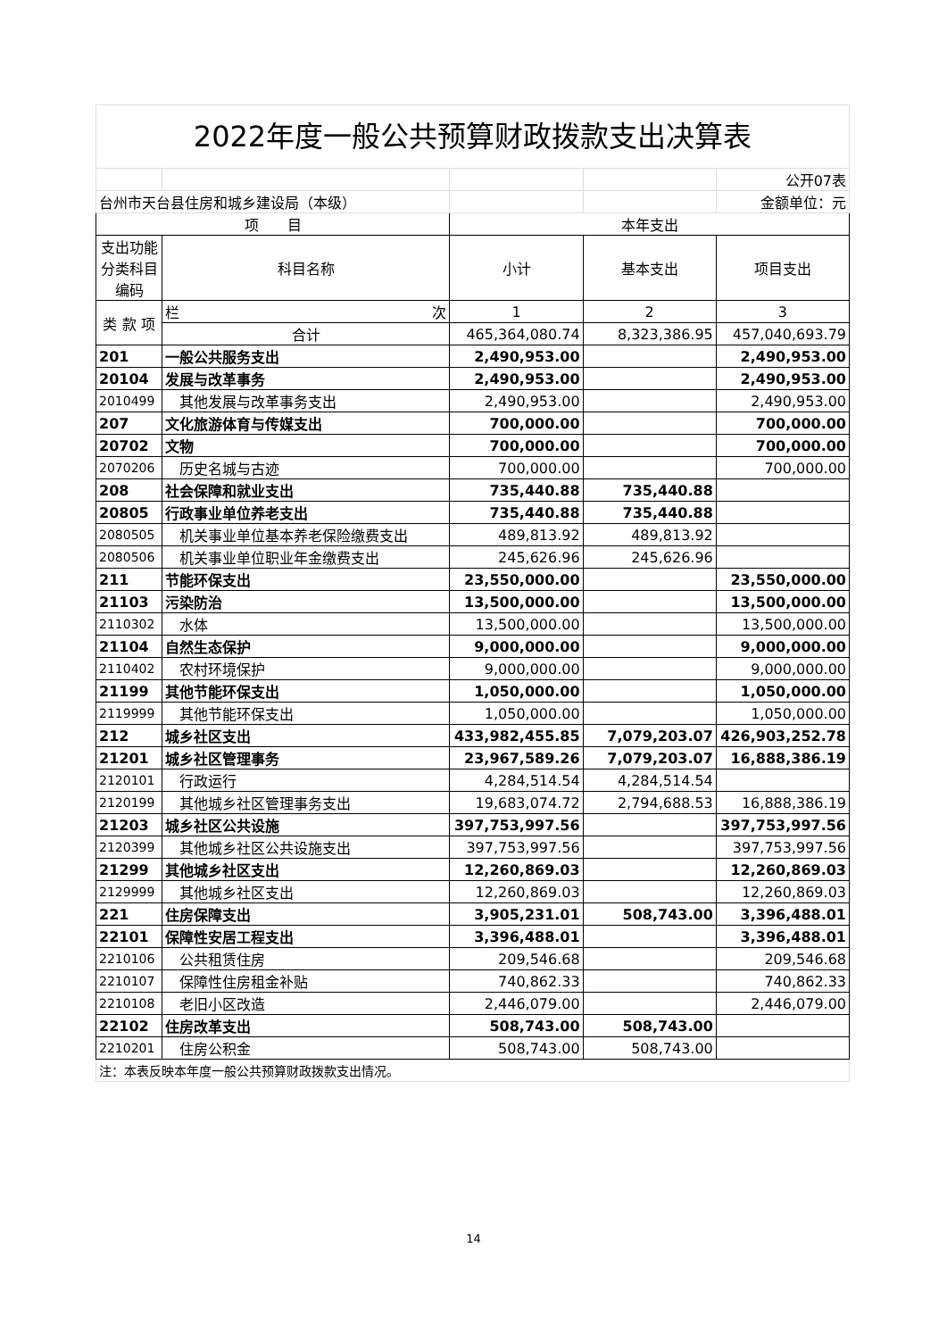2022年度一般公共预算财政拨款支出决算表
| | | | | 公开07表 |
| 台州市天台县住房和城乡建设局（本级） | | | | 金额单位：元 |
| 项 目 | | 本年支出 | | |
| 支出功能分类科目编码 | 科目名称 | 小计 | 基本支出 | 项目支出 |
| 类 款 项 | 栏 次 | 1 | 2 | 3 |
| | 合计 | 465,364,080.74 | 8,323,386.95 | 457,040,693.79 |
| 201 | 一般公共服务支出 | 2,490,953.00 | | 2,490,953.00 |
| 20104 | 发展与改革事务 | 2,490,953.00 | | 2,490,953.00 |
| 2010499 | 其他发展与改革事务支出 | 2,490,953.00 | | 2,490,953.00 |
| 207 | 文化旅游体育与传媒支出 | 700,000.00 | | 700,000.00 |
| 20702 | 文物 | 700,000.00 | | 700,000.00 |
| 2070206 | 历史名城与古迹 | 700,000.00 | | 700,000.00 |
| 208 | 社会保障和就业支出 | 735,440.88 | 735,440.88 | |
| 20805 | 行政事业单位养老支出 | 735,440.88 | 735,440.88 | |
| 2080505 | 机关事业单位基本养老保险缴费支出 | 489,813.92 | 489,813.92 | |
| 2080506 | 机关事业单位职业年金缴费支出 | 245,626.96 | 245,626.96 | |
| 211 | 节能环保支出 | 23,550,000.00 | | 23,550,000.00 |
| 21103 | 污染防治 | 13,500,000.00 | | 13,500,000.00 |
| 2110302 | 水体 | 13,500,000.00 | | 13,500,000.00 |
| 21104 | 自然生态保护 | 9,000,000.00 | | 9,000,000.00 |
| 2110402 | 农村环境保护 | 9,000,000.00 | | 9,000,000.00 |
| 21199 | 其他节能环保支出 | 1,050,000.00 | | 1,050,000.00 |
| 2119999 | 其他节能环保支出 | 1,050,000.00 | | 1,050,000.00 |
| 212 | 城乡社区支出 | 433,982,455.85 | 7,079,203.07 | 426,903,252.78 |
| 21201 | 城乡社区管理事务 | 23,967,589.26 | 7,079,203.07 | 16,888,386.19 |
| 2120101 | 行政运行 | 4,284,514.54 | 4,284,514.54 | |
| 2120199 | 其他城乡社区管理事务支出 | 19,683,074.72 | 2,794,688.53 | 16,888,386.19 |
| 21203 | 城乡社区公共设施 | 397,753,997.56 | | 397,753,997.56 |
| 2120399 | 其他城乡社区公共设施支出 | 397,753,997.56 | | 397,753,997.56 |
| 21299 | 其他城乡社区支出 | 12,260,869.03 | | 12,260,869.03 |
| 2129999 | 其他城乡社区支出 | 12,260,869.03 | | 12,260,869.03 |
| 221 | 住房保障支出 | 3,905,231.01 | 508,743.00 | 3,396,488.01 |
| 22101 | 保障性安居工程支出 | 3,396,488.01 | | 3,396,488.01 |
| 2210106 | 公共租赁住房 | 209,546.68 | | 209,546.68 |
| 2210107 | 保障性住房租金补贴 | 740,862.33 | | 740,862.33 |
| 2210108 | 老旧小区改造 | 2,446,079.00 | | 2,446,079.00 |
| 22102 | 住房改革支出 | 508,743.00 | 508,743.00 | |
| 2210201 | 住房公积金 | 508,743.00 | 508,743.00 | |
| 注：本表反映本年度一般公共预算财政拨款支出情况。 | | | | |
14